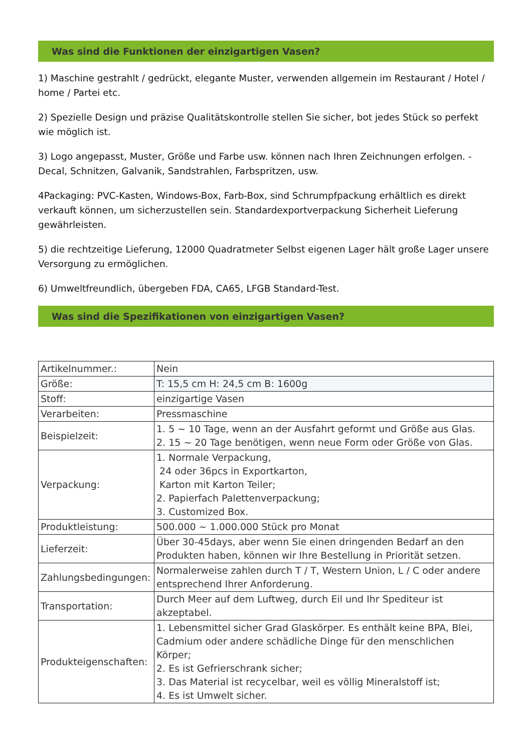Was sind die Funktionen der einzigartigen Vasen?
1) Maschine gestrahlt / gedrückt, elegante Muster, verwenden allgemein im Restaurant / Hotel / home / Partei etc.
2) Spezielle Design und präzise Qualitätskontrolle stellen Sie sicher, bot jedes Stück so perfekt wie möglich ist.
3) Logo angepasst, Muster, Größe und Farbe usw. können nach Ihren Zeichnungen erfolgen. - Decal, Schnitzen, Galvanik, Sandstrahlen, Farbspritzen, usw.
4Packaging: PVC-Kasten, Windows-Box, Farb-Box, sind Schrumpfpackung erhältlich es direkt verkauft können, um sicherzustellen sein. Standardexportverpackung Sicherheit Lieferung gewährleisten.
5) die rechtzeitige Lieferung, 12000 Quadratmeter Selbst eigenen Lager hält große Lager unsere Versorgung zu ermöglichen.
6) Umweltfreundlich, übergeben FDA, CA65, LFGB Standard-Test.
Was sind die Spezifikationen von einzigartigen Vasen?
| Artikelnummer.: | Nein |
| Größe: | T: 15,5 cm H: 24,5 cm B: 1600g |
| Stoff: | einzigartige Vasen |
| Verarbeiten: | Pressmaschine |
| Beispielzeit: | 1. 5 ~ 10 Tage, wenn an der Ausfahrt geformt und Größe aus Glas. 2. 15 ~ 20 Tage benötigen, wenn neue Form oder Größe von Glas. |
| Verpackung: | 1. Normale Verpackung, 24 oder 36pcs in Exportkarton, Karton mit Karton Teiler; 2. Papierfach Palettenverpackung; 3. Customized Box. |
| Produktleistung: | 500.000 ~ 1.000.000 Stück pro Monat |
| Lieferzeit: | Über 30-45days, aber wenn Sie einen dringenden Bedarf an den Produkten haben, können wir Ihre Bestellung in Priorität setzen. |
| Zahlungsbedingungen: | Normalerweise zahlen durch T / T, Western Union, L / C oder andere entsprechend Ihrer Anforderung. |
| Transportation: | Durch Meer auf dem Luftweg, durch Eil und Ihr Spediteur ist akzeptabel. |
| Produkteigenschaften: | 1. Lebensmittel sicher Grad Glaskörper. Es enthält keine BPA, Blei, Cadmium oder andere schädliche Dinge für den menschlichen Körper; 2. Es ist Gefrierschrank sicher; 3. Das Material ist recycelbar, weil es völlig Mineralstoff ist; 4. Es ist Umwelt sicher. |